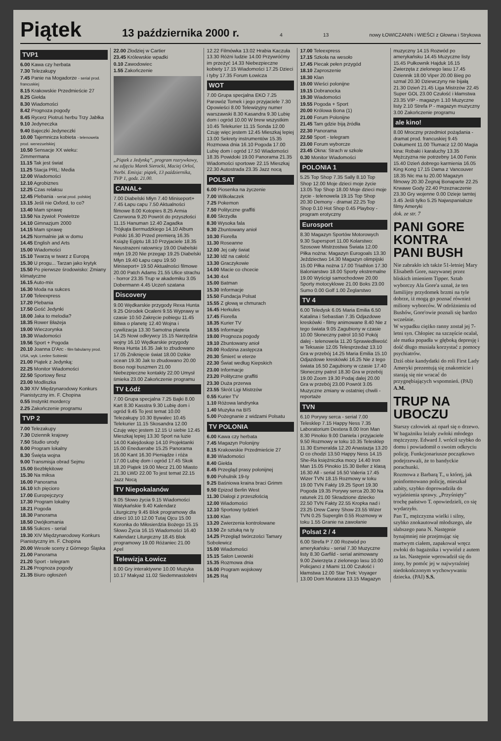Piątek
13 października 2000 r. 4 13 nowy ŁOWICZANIN i WIEŚCI z Głowna i Strykowa
TVP1
6.00 Kawa czy herbata
7.30 Telezakupy
7.45 Panie na Mogadorze - serial prod. francuskiej
8.15 Krakowskie Przedmieście 27
8.25 Giełda
8.30 Wiadomości
8.42 Prognoza pogody
8.45 Rycerz Piotruś herbu Trzy Jabłka
9.10 Jedyneczka
9.40 Bajeczki Jedyneczki
10.00 Tajemnicza kobieta - telenowela prod. wenezuelskiej
10.50 Sensacje XX wieku: Zimmermana
11.15 Tak jest świat
11.25 Stacja PRL: Media
12.00 Wiadomości
12.10 Agrobiznes
12.25 Czas relaksu
12.45 Plebania - serial prod. polskiej
13.15 Jeśli nie Oxford, to co?
13.40 Mam sprawę
13.50 Na żywioł: Powietrze
14.10 Gimnazjum 2000
14.15 Mam sprawę
14.25 Normalnie jak w domu
14.45 English and Arts
15.00 Wiadomości
15.10 Twarzą w twarz z Europą
15.30 U progu... Tarzan jako krytyk
15.50 Po pierwsze środowisko: Zmiany klimatyczne
16.15 Auto-mix
16.30 Moda na sukces
17.00 Teleexpress
17.20 Plebania
17.50 Gość Jedynki
18.00 Jaka to melodia?
18.35 Rower Błażeja
19.00 Wieczorynka
19.30 Wiadomości
19.56 Sport + Pogoda
20.10 Joanna D'Arc - film fabularny prod. USA, wyk. Leelee Sobieski
21.00 Piątek z Jedynką:
22.25 Monitor Wiadomości
22.50 Sportowy flesz
23.00 Modliszka
0.30 XIV Międzynarodowy Konkurs Pianistyczny im. F. Chopina
0.55 Instynkt mordercy
2.25 Zakończenie programu
TVP 2
7.00 Telezakupy
7.30 Dziennik krajowy
7.50 Studio urody
8.00 Program lokalny
8.30 Święta wojna
9.00 Transmisja obrad Sejmu
15.00 Bezbłękitowe
15.30 Na miksa
16.00 Panorama
16.10 Ich pięcioro
17.00 Europejczycy
17.30 Program lokalny
18.21 Pogoda
18.30 Panorama
18.50 Dwójkomania
18.55 Sukces - serial
19.30 XIV Międzynarodowy Konkurs Pianistyczny im. F. Chopina
20.00 Wesołe sceny z Górnego Śląska
21.00 Panorama
21.20 Sport - telegram
21.26 Prognoza pogody
21.35 Biuro ogłoszeń
22.00 Złodziej w Cartier
23.45 Królewskie wpadki
0.10 Zawodowiec
1.55 Zakończenie
„Piątek z Jedynką”, program rozrywkowy, na zdjęciu Marek Sierocki, Maciej Orłoś, Norbi. Emisja: piątek, 13 października, TVP 1, godz. 21.00.
CANAL+
7.00 Diabelski Młyn 7.40 Miniseport+ 7.45 Łapu capu 7.50 Aktualności filmowe 8.00 Kotopies 8.25 Armia Czerwona 9.20 Powrót do przyszłości 11.15 Hanuman 12.40 Zagadka Trójkąta Bermudzkiego 14.10 Album Polski 16.30 Przed premierą 16.35 Książę Egiptu 18.10 Przyjaciele 18.35 Neustrazeni ratownicy 19.00 Diabelski młyn 19.20 Nie przegap 19.25 Diabelski Młyn 19.40 Łapu capu 19.50 Miniseport+ 19.50 Aktualności filmowe 20.00 Patch Adams 21.55 Ulice strachu - horror 23.35 Trup w akademiku 3.05 Dobermann 4.45 Uczeń szatana
Discovery
9.00 Wędkarskie przygody Rexa Hunta 9.25 Ośrodek Ocaleni 9.55 Wyprawy w czasie 10.50 Zakręcie pobiegu 11.45 Bitwa o planetę 12.40 Wojna i cywilizacja 13.30 Samotna planeta 14.25 Nowi odkrywcy 15.15 Narzędzia wojny 16.10 Wędkarskie przygody Rexa Hunta 16.35 Jak to zbudowano 17.05 Zniknięcie świat 18.00 Dzikie ocean 19.30 Jak to zbudowano 20.00 Boso nogi buszmen 21.00 Niebezpieczne kontakty 22.00 Umysł śmieka 23.00 Zakończenie programu
TV Łódź
7.00 Grupa specjalna 7.25 Bajki 8.00 Kart 8.30 Kasstra 9.30 Lubię dom i ogród 9.45 To jest temat 10.00 Telezakupy 10.30 Bywalec 10.45 Telekurier 11.15 Skosandra 12.00 Czuję więc jestem 12.15 U siebie 12.45 Mieszkaj lepiej 13.30 Sport na luzie 14.00 Kalejdoskop 14.10 Projektanki 15.00 Eneduerabe 15.25 Panorama 16.00 Kant 16.30 Pieniądze i róża 17.00 Lubię dom i ogród 17.45 Skok 18.20 Piątek 19.00 Mecz 21.00 Miasto 21.30 LWD 22.00 To jest temat 22.15 Jazz Nocą
TV Niepokalanów
9.05 Słowo życia 9.15 Wiadomości Watykańskie 9.40 Kalendarz Liturgiczny 9.45 Blok programowy dla dzieci 10.10 12.00 Tutaj Ojcu 15.00 Koronka do Miłosierdzia Bożego 15.15 Słowo Życia 16.15 Wiadomości 16.40 Kalendarz Liturgiczny 18.45 Blok programowy 19.00 Różaniec 21.00 Apel
Telewizja Łowicz
8.00 Gry interaktywne 10.00 Muzyka 10.17 Makyaż 11.02 Siedemnastoletni 12.22 Filmówka 13.02 Hrabia Kaczuła 13.30 Różni ludzie 14.00 Przywróćmy im przeżyć 14.33 Niebezpieczne kobiety 17.15 Wiadomości 17.25 Dzieci i tyby 17.35 Forum Łowicza
WOT
7.00 Grupa specjalna EKO 7.25 Parowóz Tomek i jego przyjaciele 7.30 Opowieści 8.00 Telewizyjny numer warszawski 8.30 Kasandra 9.30 Lubię dom i ogród 10.00 W brew wszystkim 10.45 Telekurier 11.15 Sonda 12.00 Czuję więc jestem 12.45 Mieszkaj lepiej 13.00 Sekrety instrumentów 15.35 Rozmowa dnia 16.10 Pogoda 17.00 Lubię dom i ogród 17.50 Wiadomości 18.35 Powidoki 19.00 Panorama 21.35 Wiadomości sportowe 22.15 Mieszkaj 22.30 Autostrada 23.35 Jazz nocą
POLSAT
6.00 Piosenka na życzenie
7.00 Wilkołaczek
7.25 Pokemon
7.50 Polityczne graffiti
8.00 Skrzydła
8.30 Wysoka fala
9.30 Zbuntowany anioł
10.30 Fiorella
11.30 Roseanne
12.00 Jej cały świat
12.30 Idź na całość
13.30 Graczykowie
14.00 Macie co chcecie
14.30 4x4
15.00 Batman
15.30 Informacje
15.50 Fundacja Polsat
15.55 Z głową w chmurach
16.45 Herkules
17.45 Fiorella
18.35 Kurier TV
18.55 Informacje
19.00 Prognoza pogody
19.10 Zbuntowany anioł
20.00 Rodzina zastępcza
20.30 Śmierć w eterze
22.30 Świat według Kiepskich
23.00 Informacje
23.20 Polityczne graffiti
23.30 Duża przerwa
23.55 Skrót Ligi Mistrzów
0.55 Kurier TV
1.10 Różowa landrynka
1.40 Muzyka na BIS
5.00 Pożegnanie z widzami Polsatu
TV POLONIA
6.00 Kawa czy herbata
7.45 Magazyn Polonijny
8.15 Krakowskie Przedmieście 27
8.30 Wiadomości
8.40 Giełda
8.45 Przegląd prasy polonijnej
9.00 Pohulnik 19-ty
9.25 Baśniowa kraina braci Grimm
9.50 Epizod Berlin West
11.30 Dialogi z przeszłością
12.00 Wiadomości
12.10 Sportowy tydzień
13.00 Klan
13.20 Zwierzenia kontrolowane
13.50 Ze sztuką na ty
14.25 Przegląd twórczości Tamary Sobolewicz
15.00 Wiadomości
15.15 Salon Lwowski
15.35 Rozmowa dnia
16.00 Program wojskowy
16.25 Raj
17.00 Teleexpress
17.15 Szkoła na wesoło
17.45 Piecak pełen przygód
18.10 Zaproszenie
18.30 Klan
19.00 Wieści polonijne
19.15 Dobranocka
19.30 Wiadomości
19.55 Pogoda + Sport
20.00 Królowa Bona (1)
21.00 Forum Polonijne
21.45 Tam gdzie biją źródła
22.30 Panorama
22.50 Sport - telegram
23.00 Forum wyborcze
23.45 Okna: Strach w szkole
0.30 Monitor Wiadomości
POLONIA 1
5.25 Top Shop 7.35 Sally 8.10 Top Shop 12.00 Moje dzieci moje życie 13.05 Top Shop 18.00 Moje dzieci moje życie - telenowela 19.15 Top Shop 20.30 Demony - dramat 22.25 Top Shop 0.10 Hot Shop 0.45 Playboy - program erotyczny
Eurosport
8.30 Magazyn Sportów Motorowych 9.30 Supersport 11.00 Kolarstwo: Szosowe Mistrzostwa Świata 12.00 Piłka nożna: Magazyn Eurogoals 13.30 Jeździectwo 14.30 Magazyn olimpijski 15.00 Piłka nożna 17.00 Triathlon 17.30 Baloniarstwo 18.00 Sporty ekstremalne 19.00 Wyścigi samochodowe 20.00 Sporty motocyklowe 21.00 Boks 23.00 Sumo 0.00 Golf 1.00 Żeglarstwo
TV 4
6.00 Teledysk 6.05 Maria Emilia 6.50 Katalina i Sebastian 7.35 Odjazdowe kreskówki - filmy animowane 8.40 Nie z tego świata 9.05 Zagubiony w czasie 10.00 Słoneczny patrol 10.50 Pokój dalej - telenowela 11.20 Sprawiedliwość w Teksasie 12.05 Telesprzedaż 13.10 Gra w przebój 14.25 Maria Emilia 15.10 Odjazdowe kreskówki 16.25 Nie z tego świata 16.50 Zagubiony w czasie 17.40 Słoneczny patrol 18.30 Gra w przebój 19.00 Zoom 19.30 Podaj dalej 20.00 Gra w przebój 23.00 Powrót 3.05 Muzyczne zmiany w ostatniej chwili - reportaże
TVN
6.10 Porywy serca - serial 7.00 Telesklep 7.15 Happy Ness 7.35 Laboratorium Dextera 8.00 Iron Man 8.30 Pinokio 9.00 Daniela i przyjaciele 9.50 Rozmowy w toku 10.35 Telesklep 11.30 Esmeralda 12.20 Anastazja 13.20 O co chodzi 13.50 Happy Ness 14.15 She-Ra księżniczka mocy 14.40 Iron Man 15.05 Pinokio 15.30 Beller z klasą 16.30 All - serial 16.50 Valeria 17.45 Wizer TVN 18.15 Rozmowy w toku 19.00 TVN Fakty 19.25 Sport 19.30 Pogoda 19.35 Porywy serca 20.30 Na ratunek 21.00 Skradzione dziecko 22.50 TVN Fakty 22.55 Kropka nad i 23.25 Drew Carey Show 23.55 Wizer TVN 0.25 Superglin 0.55 Rozmowy w toku 1.55 Granie na zawołanie
Polsat 2 / 4
6.00 Strefa P 7.00 Rozwód po amerykańsku - serial 7.30 Muzyczne listy 8.30 Garfild - serial animowany 9.00 Zwierzęta z zielonego lasu 10.00 Policjanci z Miami 11.00 Czułość i kłamstwa 12.00 Star Trek: Voyager 13.00 Dom Muratora 13.15 Magazyn muzyczny 14.15 Rozwód po amerykańsku 14.45 Muzyczne listy 15.45 Pułkownik Hajduk 16.15 Zwierzęta z zielonego lasu 17.45 Dziennik 18.00 Viper 20.00 Bieg po szmal 20.30 Dziewczyny nie bijałą 21.30 Dzień 21.45 Liga Mistrzów 22.45 Super GOL 23.00 Czułość i kłamstwa 23.35 VIP - magazyn 1.10 Muzyczne listy 2.10 Strefa P - magazyn muzyczny 3.00 Zakończenie programu
ale kino!
8.00 Mroczny przedmiot pożądania - dramat prod. francuskiej 9.45 Dokument 11.00 Tłumacz 12.00 Magia kina: Robaki i karaluchy 13.35 Mężczyzna nie potrzebny 14.00 Fenix 15.40 Dzień dobrego karmienia 16.05 King Kong 17.15 Dama z Vancouver 18.35 Nic ma tu 20.00 Magazyn filmowy 20.30 Żegnaj Bonaparte 22.25 Krwawe Gody 22.40 Przeznaczenie 23.30 Gry wojenne 0.00 Dzieje tamtej 3.45 Jeśli tylko 5.25 Najwspanialsze filmy Ameryki
dok. ze str. 7
PANI GORE KONTRA PANI BUSH
Nie zabrakło ich także 51-letniej Mary Elisabeth Gore, nazywanej przez bliskich imieniem Tipper. Sztab wyborczy Ala Gore'a uznał, że ten familijny przydomek brzmi na tyle dobrze, iż mogą go poznać również miliony wyborców. W odróżnieniu od Bushów, Gore'owie poznali się bardzo wcześnie.
W wypadku ciężko ranny został jej 7-letni syn. Chłopiec na szczęście ocalał, ale matka popadła w głęboką depresję i dość długo musiała korzystać z pomocy psychiatrów.
Dziś obie kandydatki do roli First Lady Ameryki prezentują się znakomicie i starają się nie wracać do przygnębiających wspomnień. (PAI) A.M.
TRUP NA UBOCZU
Starszy człowiek aż oparł się o drzewo. W bagażniku leżały zwłoki młodego mężczyzny. Edward J. wrócił szybko do domu i powiadomił o swoim odkryciu policję. Funkcjonariusze początkowo podejrzewali, że to bandyckie porachunki.
Rozmowa z Barbarą T., u której, jak poinformowano policję, mieszkał zabity, szybko doprowadziła do wyjaśnienia sprawy. „Przyśnięty” trochę państwo T. opowiedzieli, co się wydarzyło.
Pan T., mężczyzna wielki i silny, szybko znokautował młodszego, ale słabszego pana N. Następnie bynajmniej nie przejmując się martwym ciałem, zapakował wręcz zwłoki do bagażnika i wywiózł z autem za las. Następnie wprowadził się do żony, by pomóc jej w najwyraźniej niedokończonym wychowywaniu dziecka. (PAI) S.S.